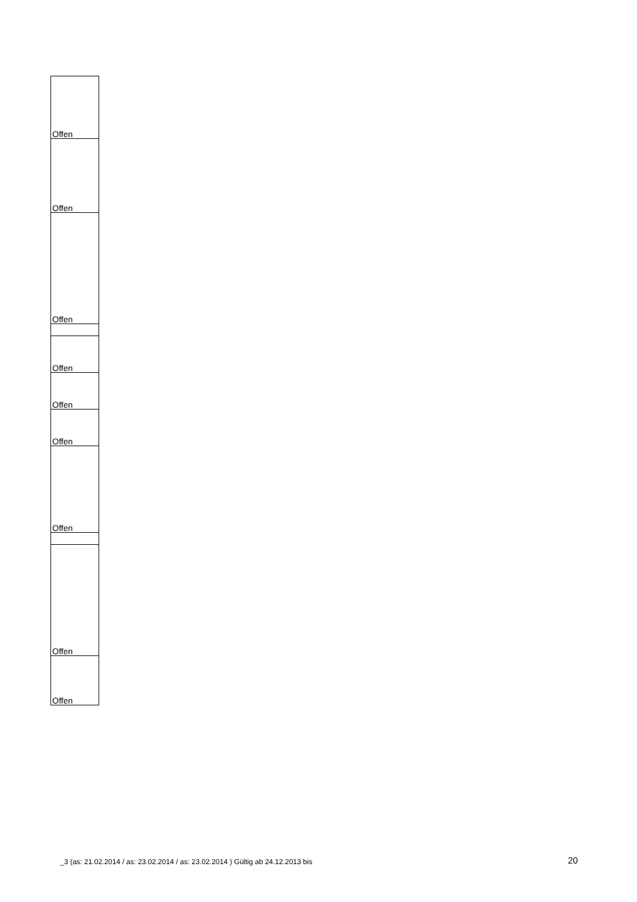| Offen |
| Offen |
| Offen |
| Offen |
| Offen |
| Offen |
| Offen |
| Offen |
| Offen |
_3 (as: 21.02.2014 / as: 23.02.2014 / as: 23.02.2014 ) Gültig ab 24.12.2013 bis
20